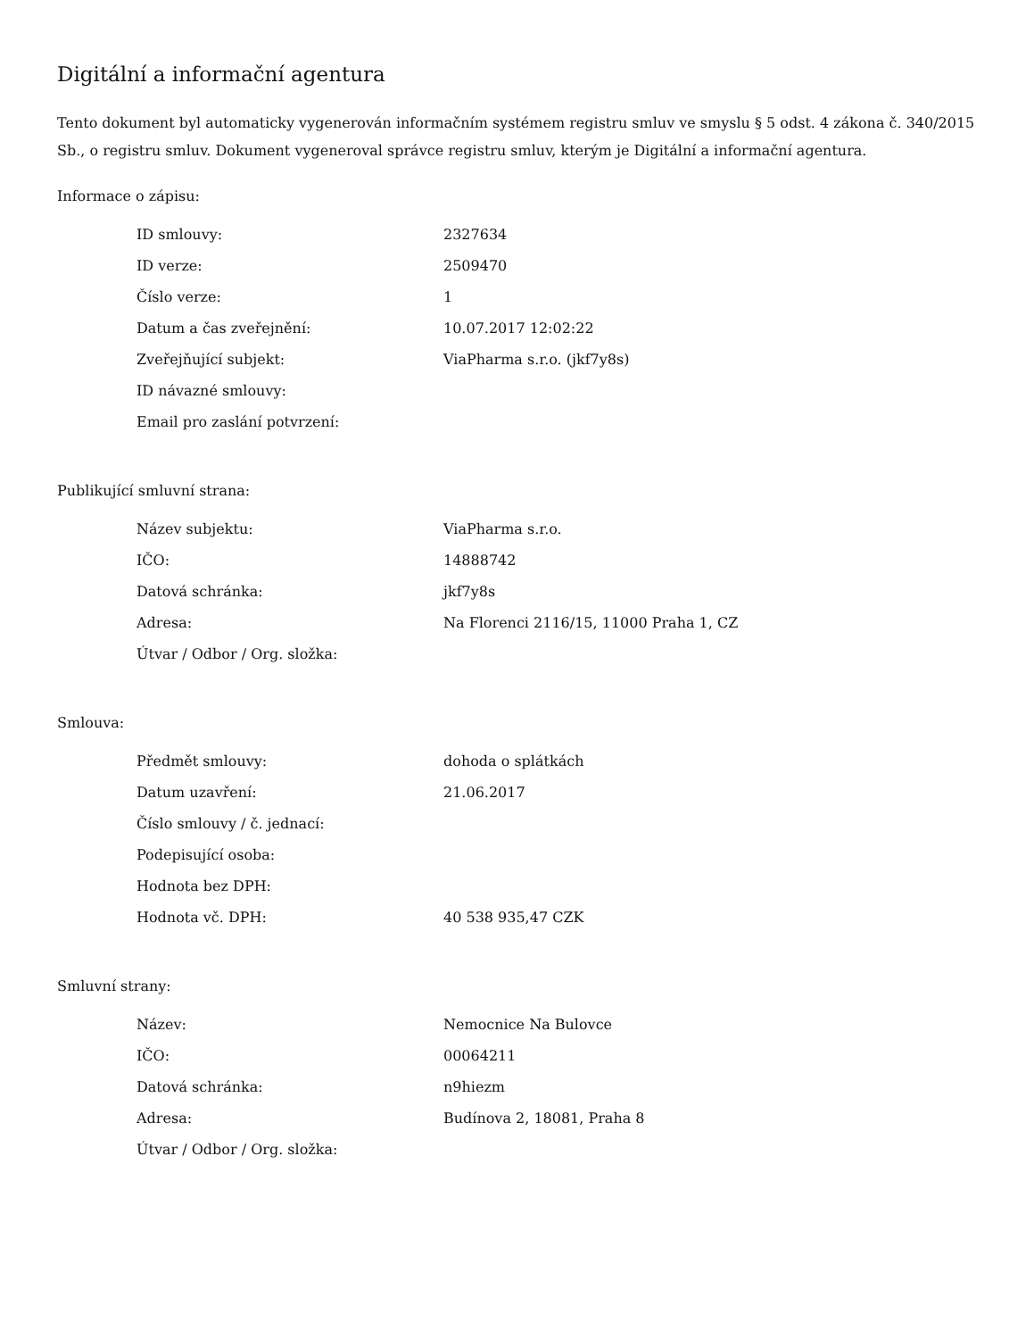Digitální a informační agentura
Tento dokument byl automaticky vygenerován informačním systémem registru smluv ve smyslu § 5 odst. 4 zákona č. 340/2015 Sb., o registru smluv. Dokument vygeneroval správce registru smluv, kterým je Digitální a informační agentura.
Informace o zápisu:
| ID smlouvy: | 2327634 |
| ID verze: | 2509470 |
| Číslo verze: | 1 |
| Datum a čas zveřejnění: | 10.07.2017 12:02:22 |
| Zveřejňující subjekt: | ViaPharma s.r.o. (jkf7y8s) |
| ID návazné smlouvy: | |
| Email pro zaslání potvrzení: | |
Publikující smluvní strana:
| Název subjektu: | ViaPharma s.r.o. |
| IČO: | 14888742 |
| Datová schránka: | jkf7y8s |
| Adresa: | Na Florenci 2116/15, 11000 Praha 1, CZ |
| Útvar / Odbor / Org. složka: | |
Smlouva:
| Předmět smlouvy: | dohoda o splátkách |
| Datum uzavření: | 21.06.2017 |
| Číslo smlouvy / č. jednací: | |
| Podepisující osoba: | |
| Hodnota bez DPH: | |
| Hodnota vč. DPH: | 40 538 935,47 CZK |
Smluvní strany:
| Název: | Nemocnice Na Bulovce |
| IČO: | 00064211 |
| Datová schránka: | n9hiezm |
| Adresa: | Budínova 2, 18081, Praha 8 |
| Útvar / Odbor / Org. složka: | |